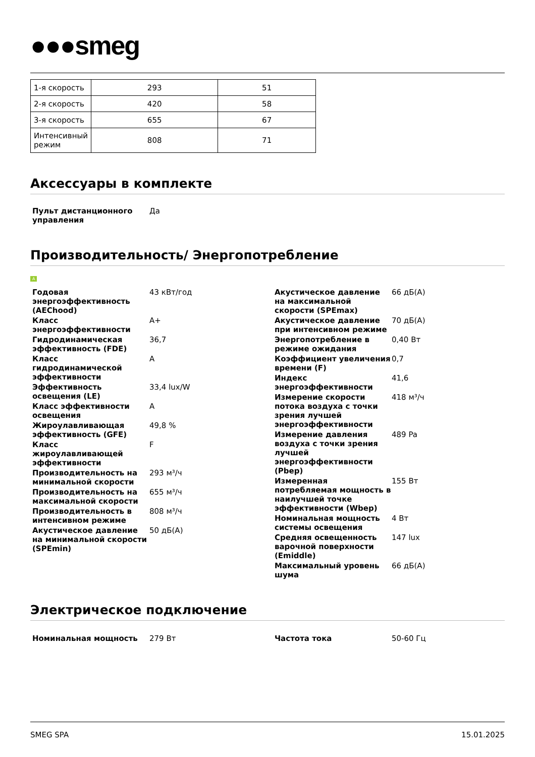●●●smeg
| 1-я скорость | 293 | 51 |
| 2-я скорость | 420 | 58 |
| 3-я скорость | 655 | 67 |
| Интенсивный режим | 808 | 71 |
Аксессуары в комплекте
Пульт дистанционного управления
Да
Производительность/ Энергопотребление
A
Годовая энергоэффективность (AEChood)
43 кВт/год
Класс энергоэффективности A+
Гидродинамическая эффективность (FDE)
36,7
Класс гидродинамической эффективности
A
Эффективность освещения (LE)
33,4 lux/W
Класс эффективности освещения
A
Жироулавливающая эффективность (GFE)
49,8 %
Класс жироулавливающей эффективности
F
Производительность на минимальной скорости
293 м³/ч
Производительность на максимальной скорости
655 м³/ч
Производительность в интенсивном режиме
808 м³/ч
Акустическое давление на минимальной скорости (SPEmin)
50 дБ(A)
Акустическое давление на максимальной скорости (SPEmax)
66 дБ(A)
Акустическое давление при интенсивном режиме
70 дБ(A)
Энергопотребление в режиме ожидания
0,40 Вт
Коэффициент увеличения времени (F)
0,7
Индекс энергоэффективности
41,6
Измерение скорости потока воздуха с точки зрения лучшей энергоэффективности
418 м³/ч
Измерение давления воздуха с точки зрения лучшей энергоэффективности (Pbep)
489 Pa
Измеренная потребляемая мощность в наилучшей точке эффективности (Wbep)
155 Вт
Номинальная мощность системы освещения
4 Вт
Средняя освещенность варочной поверхности (Emiddle)
147 lux
Максимальный уровень шума 66 дБ(A)
Электрическое подключение
Номинальная мощность 279 Вт Частота тока 50-60 Гц
SMEG SPA 15.01.2025